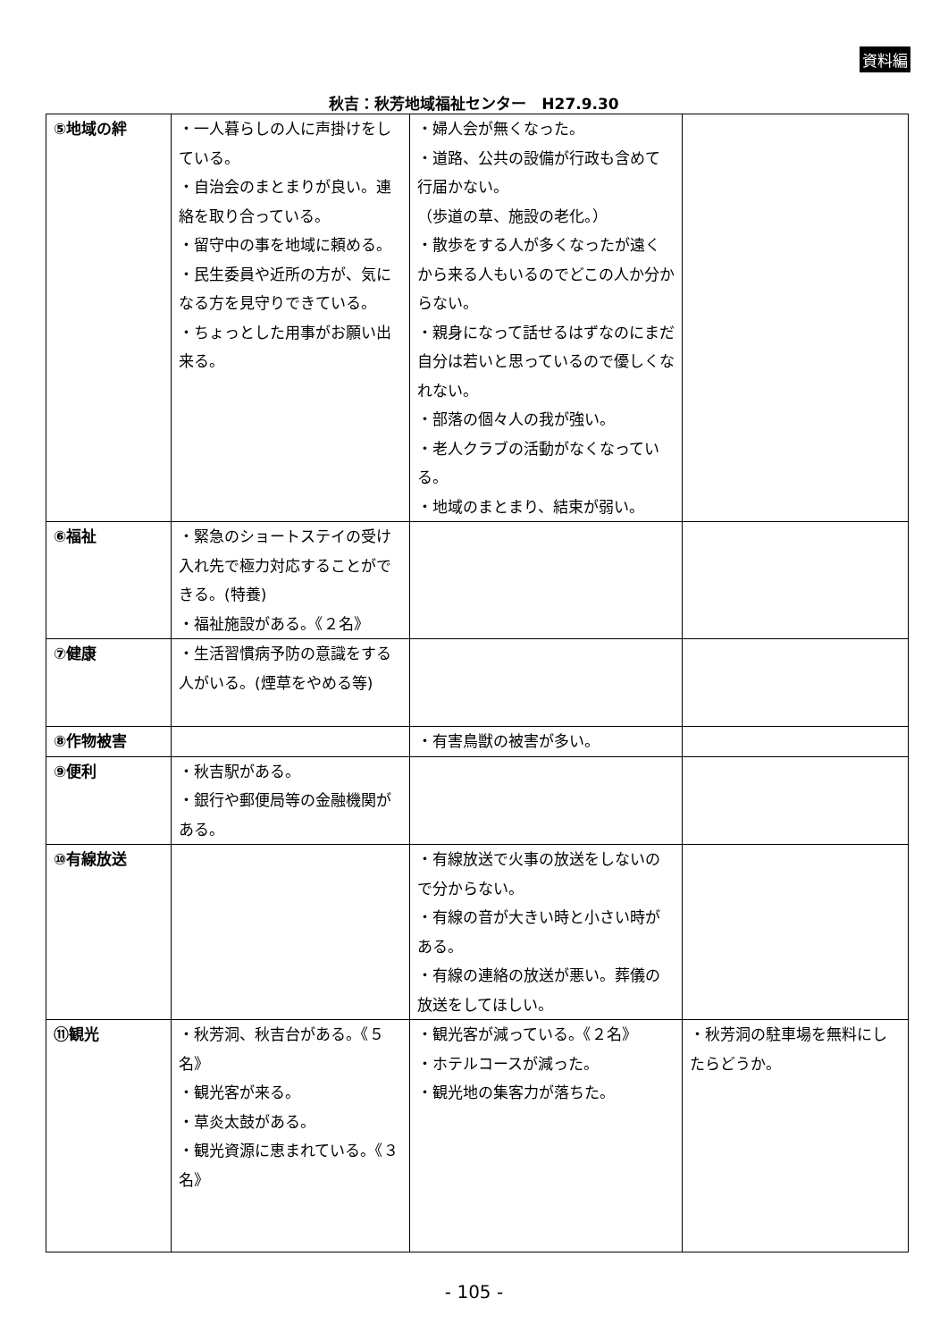資料編
秋吉：秋芳地域福祉センター　H27.9.30
| ⑤地域の絆 | ・一人暮らしの人に声掛けをしている。 ・自治会のまとまりが良い。連絡を取り合っている。 ・留守中の事を地域に頼める。 ・民生委員や近所の方が、気になる方を見守りできている。 ・ちょっとした用事がお願い出来る。 | ・婦人会が無くなった。 ・道路、公共の設備が行政も含めて行届かない。 （歩道の草、施設の老化。） ・散歩をする人が多くなったが遠くから来る人もいるのでどこの人か分からない。 ・親身になって話せるはずなのにまだ自分は若いと思っているので優しくなれない。 ・部落の個々人の我が強い。 ・老人クラブの活動がなくなっている。 ・地域のまとまり、結束が弱い。 | |
| ⑥福祉 | ・緊急のショートステイの受け入れ先で極力対応することができる。(特養) ・福祉施設がある。《２名》 | | |
| ⑦健康 | ・生活習慣病予防の意識をする人がいる。(煙草をやめる等) | | |
| ⑧作物被害 | | ・有害鳥獣の被害が多い。 | |
| ⑨便利 | ・秋吉駅がある。 ・銀行や郵便局等の金融機関がある。 | | |
| ⑩有線放送 | | ・有線放送で火事の放送をしないので分からない。 ・有線の音が大きい時と小さい時がある。 ・有線の連絡の放送が悪い。葬儀の放送をしてほしい。 | |
| ⑪観光 | ・秋芳洞、秋吉台がある。《５名》 ・観光客が来る。 ・草炎太鼓がある。 ・観光資源に恵まれている。《３名》 | ・観光客が減っている。《２名》 ・ホテルコースが減った。 ・観光地の集客力が落ちた。 | ・秋芳洞の駐車場を無料にしたらどうか。 |
- 105 -